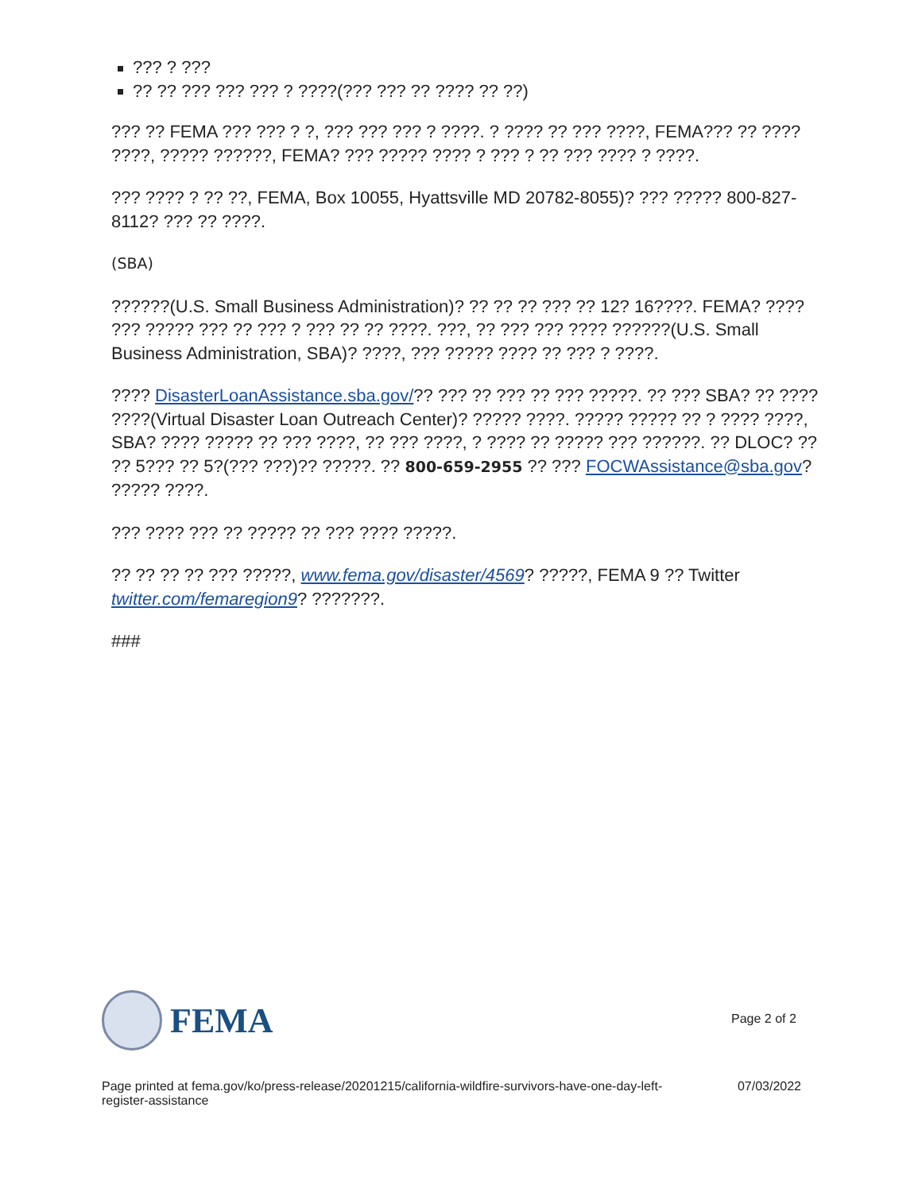??? ? ???
?? ?? ??? ??? ??? ? ????(??? ??? ?? ???? ?? ??)
??? ?? FEMA ??? ??? ? ?, ??? ??? ??? ? ????. ? ???? ?? ??? ????, FEMA??? ?? ???? ????, ????? ??????, FEMA? ??? ????? ???? ? ??? ? ?? ??? ???? ? ????.
??? ???? ? ?? ??, FEMA, Box 10055, Hyattsville MD 20782-8055)? ??? ????? 800-827-8112? ??? ?? ????.
(SBA)
??????(U.S. Small Business Administration)? ?? ?? ?? ??? ?? 12? 16????. FEMA? ???? ??? ????? ??? ?? ??? ? ??? ?? ?? ????. ???, ?? ??? ??? ???? ??????(U.S. Small Business Administration, SBA)? ????, ??? ????? ???? ?? ??? ? ????.
???? DisasterLoanAssistance.sba.gov/?? ??? ?? ??? ?? ??? ?????. ?? ??? SBA? ?? ???? ????(Virtual Disaster Loan Outreach Center)? ????? ????. ????? ????? ?? ? ???? ????, SBA? ???? ????? ?? ??? ????, ?? ??? ????, ? ???? ?? ????? ??? ??????. ?? DLOC? ?? ?? 5??? ?? 5?(??? ???)?? ?????. ?? 800-659-2955 ?? ??? FOCWAssistance@sba.gov? ????? ????.
??? ???? ??? ?? ????? ?? ??? ???? ?????.
?? ?? ?? ?? ??? ?????, www.fema.gov/disaster/4569? ?????, FEMA 9 ?? Twitter twitter.com/femaregion9? ???????.
###
FEMA
Page 2 of 2
Page printed at fema.gov/ko/press-release/20201215/california-wildfire-survivors-have-one-day-left-
register-assistance
07/03/2022